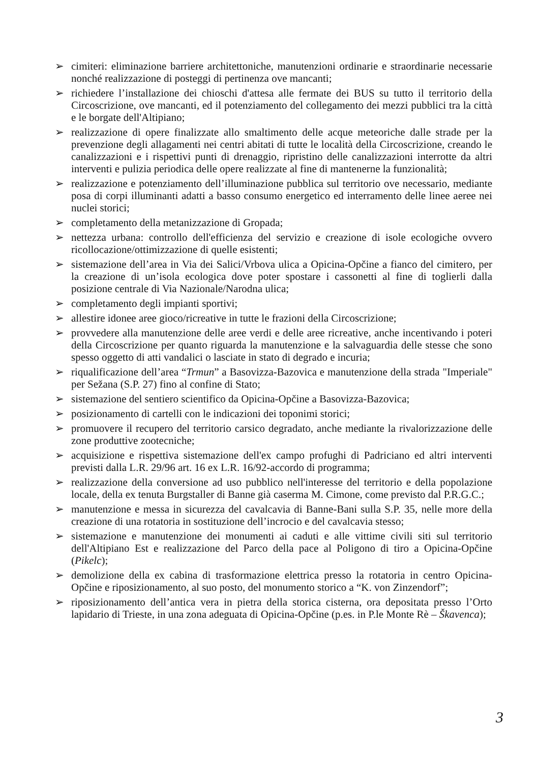➢ cimiteri: eliminazione barriere architettoniche, manutenzioni ordinarie e straordinarie necessarie nonché realizzazione di posteggi di pertinenza ove mancanti;
➢ richiedere l’installazione dei chioschi d'attesa alle fermate dei BUS su tutto il territorio della Circoscrizione, ove mancanti, ed il potenziamento del collegamento dei mezzi pubblici tra la città e le borgate dell'Altipiano;
➢ realizzazione di opere finalizzate allo smaltimento delle acque meteoriche dalle strade per la prevenzione degli allagamenti nei centri abitati di tutte le località della Circoscrizione, creando le canalizzazioni e i rispettivi punti di drenaggio, ripristino delle canalizzazioni interrotte da altri interventi e pulizia periodica delle opere realizzate al fine di mantenerne la funzionalità;
➢ realizzazione e potenziamento dell’illuminazione pubblica sul territorio ove necessario, mediante posa di corpi illuminanti adatti a basso consumo energetico ed interramento delle linee aeree nei nuclei storici;
➢ completamento della metanizzazione di Gropada;
➢ nettezza urbana: controllo dell'efficienza del servizio e creazione di isole ecologiche ovvero ricollocazione/ottimizzazione di quelle esistenti;
➢ sistemazione dell’area in Via dei Salici/Vrbova ulica a Opicina-Opčine a fianco del cimitero, per la creazione di un’isola ecologica dove poter spostare i cassonetti al fine di toglierli dalla posizione centrale di Via Nazionale/Narodna ulica;
➢ completamento degli impianti sportivi;
➢ allestire idonee aree gioco/ricreative in tutte le frazioni della Circoscrizione;
➢ provvedere alla manutenzione delle aree verdi e delle aree ricreative, anche incentivando i poteri della Circoscrizione per quanto riguarda la manutenzione e la salvaguardia delle stesse che sono spesso oggetto di atti vandalici o lasciate in stato di degrado e incuria;
➢ riqualificazione dell’area “Trmun” a Basovizza-Bazovica e manutenzione della strada "Imperiale" per Sežana (S.P. 27) fino al confine di Stato;
➢ sistemazione del sentiero scientifico da Opicina-Opčine a Basovizza-Bazovica;
➢ posizionamento di cartelli con le indicazioni dei toponimi storici;
➢ promuovere il recupero del territorio carsico degradato, anche mediante la rivalorizzazione delle zone produttive zootecniche;
➢ acquisizione e rispettiva sistemazione dell'ex campo profughi di Padriciano ed altri interventi previsti dalla L.R. 29/96 art. 16 ex L.R. 16/92-accordo di programma;
➢ realizzazione della conversione ad uso pubblico nell'interesse del territorio e della popolazione locale, della ex tenuta Burgstaller di Banne già caserma M. Cimone, come previsto dal P.R.G.C.;
➢ manutenzione e messa in sicurezza del cavalcavia di Banne-Bani sulla S.P. 35, nelle more della creazione di una rotatoria in sostituzione dell’incrocio e del cavalcavia stesso;
➢ sistemazione e manutenzione dei monumenti ai caduti e alle vittime civili siti sul territorio dell'Altipiano Est e realizzazione del Parco della pace al Poligono di tiro a Opicina-Opčine (Pikelc);
➢ demolizione della ex cabina di trasformazione elettrica presso la rotatoria in centro Opicina-Opčine e riposizionamento, al suo posto, del monumento storico a “K. von Zinzendorf”;
➢ riposizionamento dell’antica vera in pietra della storica cisterna, ora depositata presso l’Orto lapidario di Trieste, in una zona adeguata di Opicina-Opčine (p.es. in P.le Monte Rè – Škavenca);
3